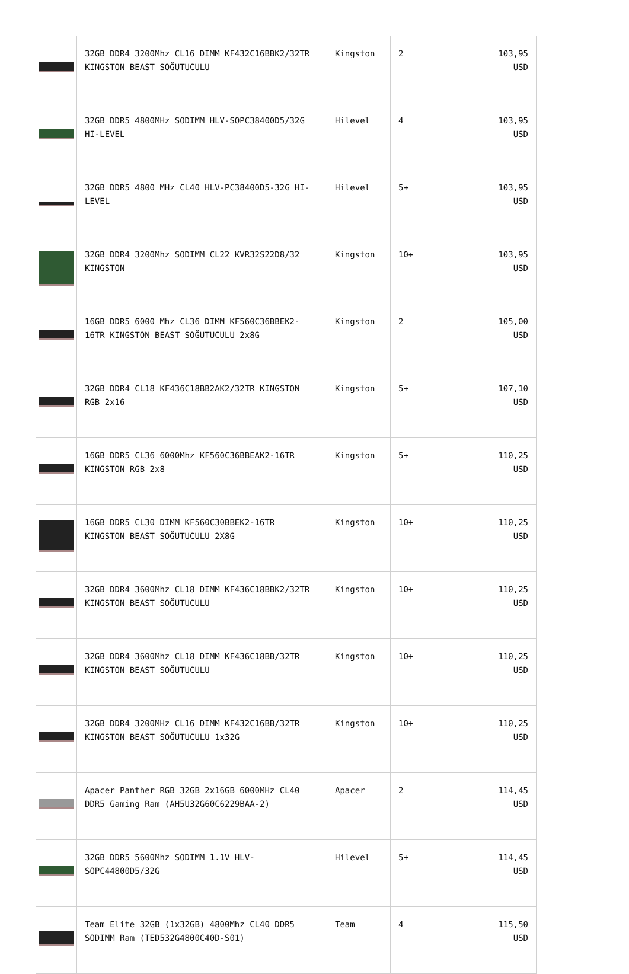| | 32GB DDR4 3200Mhz CL16 DIMM KF432C16BBK2/32TR KINGSTON BEAST SOĞUTUCULU | Kingston | 2 | 103,95 USD |
| | 32GB DDR5 4800MHz SODIMM HLV-SOPC38400D5/32G HI-LEVEL | Hilevel | 4 | 103,95 USD |
| | 32GB DDR5 4800 MHz CL40 HLV-PC38400D5-32G HI-LEVEL | Hilevel | 5+ | 103,95 USD |
| | 32GB DDR4 3200Mhz SODIMM CL22 KVR32S22D8/32 KINGSTON | Kingston | 10+ | 103,95 USD |
| | 16GB DDR5 6000 Mhz CL36 DIMM KF560C36BBEK2-16TR KINGSTON BEAST SOĞUTUCULU 2x8G | Kingston | 2 | 105,00 USD |
| | 32GB DDR4 CL18 KF436C18BB2AK2/32TR KINGSTON RGB 2x16 | Kingston | 5+ | 107,10 USD |
| | 16GB DDR5 CL36 6000Mhz KF560C36BBEAK2-16TR KINGSTON RGB 2x8 | Kingston | 5+ | 110,25 USD |
| | 16GB DDR5 CL30 DIMM KF560C30BBEK2-16TR KINGSTON BEAST SOĞUTUCULU 2X8G | Kingston | 10+ | 110,25 USD |
| | 32GB DDR4 3600Mhz CL18 DIMM KF436C18BBK2/32TR KINGSTON BEAST SOĞUTUCULU | Kingston | 10+ | 110,25 USD |
| | 32GB DDR4 3600Mhz CL18 DIMM KF436C18BB/32TR KINGSTON BEAST SOĞUTUCULU | Kingston | 10+ | 110,25 USD |
| | 32GB DDR4 3200MHz CL16 DIMM KF432C16BB/32TR KINGSTON BEAST SOĞUTUCULU 1x32G | Kingston | 10+ | 110,25 USD |
| | Apacer Panther RGB 32GB 2x16GB 6000MHz CL40 DDR5 Gaming Ram (AH5U32G60C6229BAA-2) | Apacer | 2 | 114,45 USD |
| | 32GB DDR5 5600Mhz SODIMM 1.1V HLV-SOPC44800D5/32G | Hilevel | 5+ | 114,45 USD |
| | Team Elite 32GB (1x32GB) 4800Mhz CL40 DDR5 SODIMM Ram (TED532G4800C40D-S01) | Team | 4 | 115,50 USD |